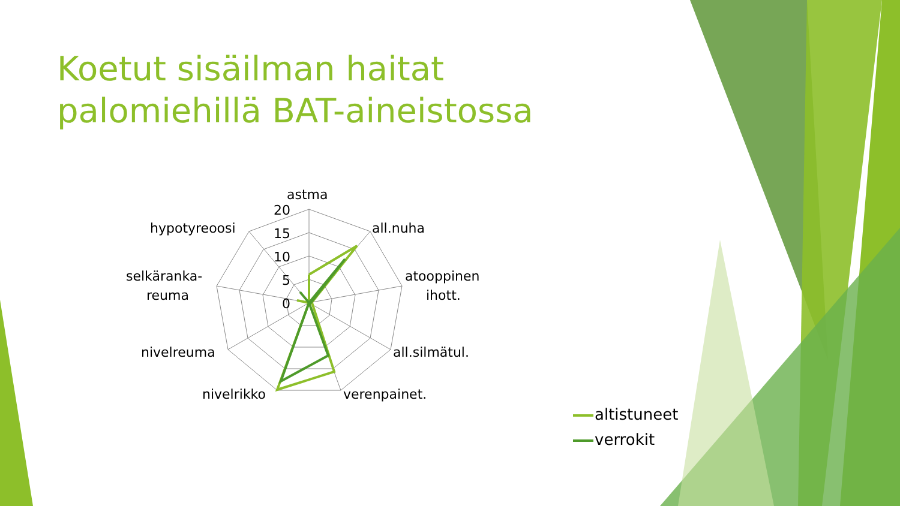Koetut sisäilman haitat palomiehillä BAT-aineistossa
astma
all.nuha
atooppinen
ihott.
all.silmätul.
verenpainet.
nivelrikko
nivelreuma
selkäranka-
reuma
hypotyreoosi
20
15
10
5
0
altistuneet
verrokit